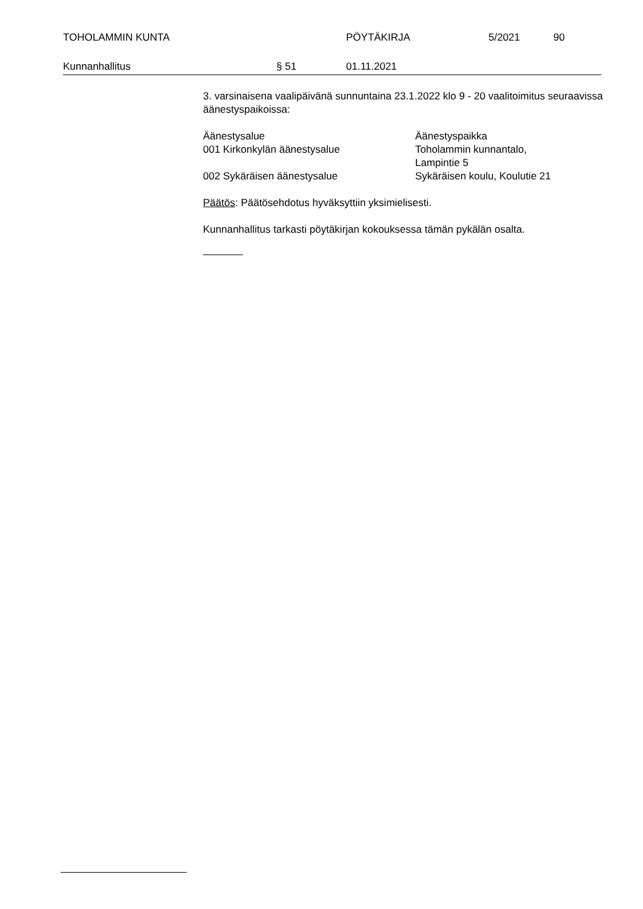TOHOLAMMIN KUNTA PÖYTÄKIRJA 5/2021 90
Kunnanhallitus § 51 01.11.2021
3. varsinaisena vaalipäivänä sunnuntaina 23.1.2022 klo 9 - 20 vaalitoimitus seuraavissa äänestyspaikoissa:
| Äänestysalue | Äänestyspaikka |
| 001 Kirkonkylän äänestysalue | Toholammin kunnantalo, Lampintie 5 |
| 002 Sykäräisen äänestysalue | Sykäräisen koulu, Koulutie 21 |
Päätös: Päätösehdotus hyväksyttiin yksimielisesti.
Kunnanhallitus tarkasti pöytäkirjan kokouksessa tämän pykälän osalta.